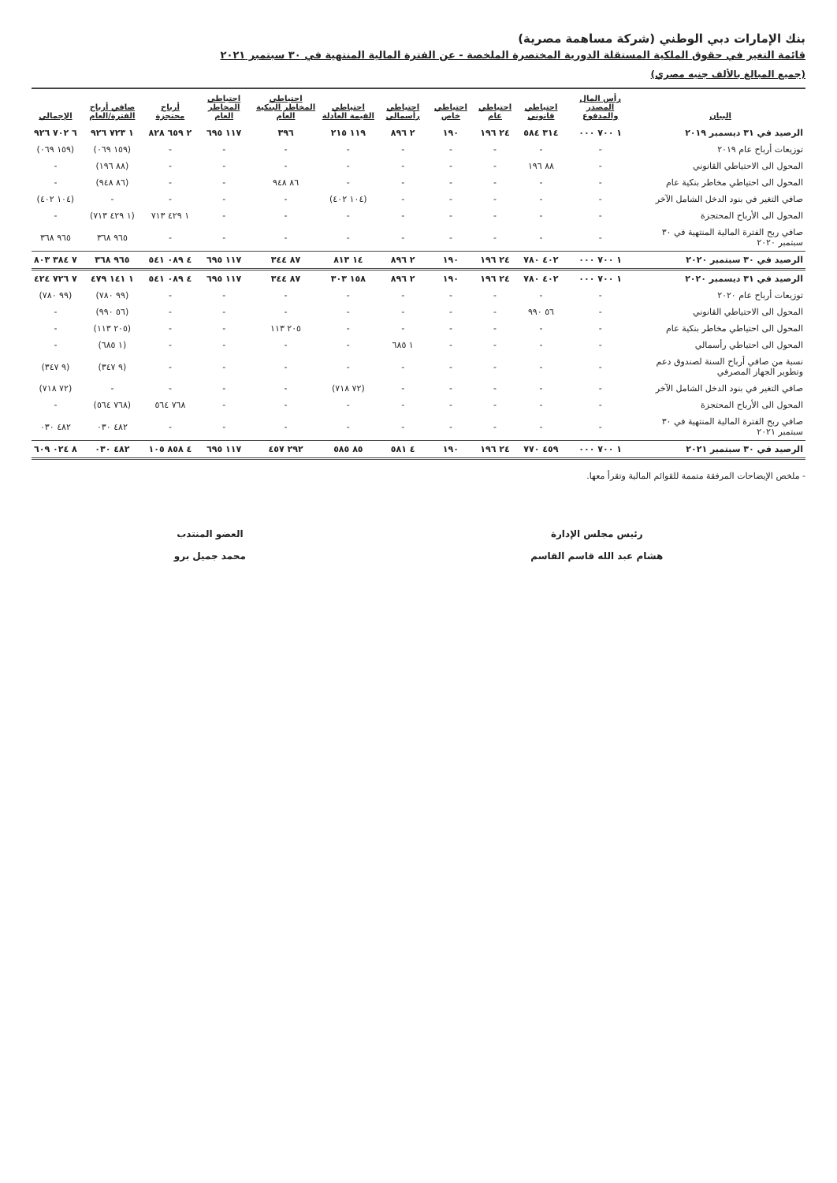بنك الإمارات دبي الوطني (شركة مساهمة مصرية)
قائمة التغير في حقوق الملكية المستقلة الدورية المختصرة الملخصة - عن الفترة المالية المنتهية في ٣٠ سبتمبر ٢٠٢١
(جميع المبالغ بالألف جنيه مصري)
| البيان | رأس المال المصدر والمدفوع | احتياطي قانوني | احتياطي عام | احتياطي خاص | احتياطي رأسمالي | احتياطي القيمة العادلة | احتياطي المخاطر البنكية العام | احتياطي المخاطر العام | أرباح محتجزة | صافي أرباح الفترة/العام | الإجمالي |
| --- | --- | --- | --- | --- | --- | --- | --- | --- | --- | --- | --- |
| الرصيد في ٣١ ديسمبر ٢٠١٩ | ١ ٧٠٠ ٠٠٠ | ٣١٤ ٥٨٤ | ٢٤ ١٩٦ | ١٩٠ | ٢ ٨٩٦ | ١١٩ ٢١٥ | ٣٩٦ | ١١٧ ٦٩٥ | ٢ ٦٥٩ ٨٢٨ | ١ ٧٢٣ ٩٢٦ | ٦ ٧٠٢ ٩٢٦ |
| توزيعات أرباح عام ٢٠١٩ | - | - | - | - | - | - | - | - | - | (١٥٩ ٠٦٩) | (١٥٩ ٠٦٩) |
| المحول الى الاحتياطي القانوني | - | ٨٨ ١٩٦ | - | - | - | - | - | - | - | (٨٨ ١٩٦) | - |
| المحول الى احتياطي مخاطر بنكية عام | - | - | - | - | - | - | ٨٦ ٩٤٨ | - | - | (٨٦ ٩٤٨) | - |
| صافي التغير في بنود الدخل الشامل الآخر | - | - | - | - | - | (١٠٤ ٤٠٢) | - | - | - | - | (١٠٤ ٤٠٢) |
| المحول الى الأرباح المحتجزة | - | - | - | - | - | - | - | - | ١ ٤٢٩ ٧١٣ | (١ ٤٢٩ ٧١٣) | - |
| صافي ربح الفترة المالية المنتهية في ٣٠ سبتمبر ٢٠٢٠ | - | - | - | - | - | - | - | - | - | ٩٦٥ ٣٦٨ | ٩٦٥ ٣٦٨ |
| الرصيد في ٣٠ سبتمبر ٢٠٢٠ | ١ ٧٠٠ ٠٠٠ | ٤٠٢ ٧٨٠ | ٢٤ ١٩٦ | ١٩٠ | ٢ ٨٩٦ | ١٤ ٨١٣ | ٨٧ ٣٤٤ | ١١٧ ٦٩٥ | ٤ ٠٨٩ ٥٤١ | ٩٦٥ ٣٦٨ | ٧ ٣٨٤ ٨٠٣ |
| الرصيد في ٣١ ديسمبر ٢٠٢٠ | ١ ٧٠٠ ٠٠٠ | ٤٠٢ ٧٨٠ | ٢٤ ١٩٦ | ١٩٠ | ٢ ٨٩٦ | ١٥٨ ٣٠٣ | ٨٧ ٣٤٤ | ١١٧ ٦٩٥ | ٤ ٠٨٩ ٥٤١ | ١ ١٤١ ٤٧٩ | ٧ ٧٢٦ ٤٢٤ |
| توزيعات أرباح عام ٢٠٢٠ | - | - | - | - | - | - | - | - | - | (٩٩ ٧٨٠) | (٩٩ ٧٨٠) |
| المحول الى الاحتياطي القانوني | - | ٥٦ ٩٩٠ | - | - | - | - | - | - | - | (٥٦ ٩٩٠) | - |
| المحول الى احتياطي مخاطر بنكية عام | - | - | - | - | - | - | ٢٠٥ ١١٣ | - | - | (٢٠٥ ١١٣) | - |
| المحول الى احتياطي رأسمالي | - | - | - | - | ١ ٦٨٥ | - | - | - | - | (١ ٦٨٥) | - |
| نسبة من صافي أرباح السنة لصندوق دعم وتطوير الجهاز المصرفي | - | - | - | - | - | - | - | - | - | (٩ ٣٤٧) | (٩ ٣٤٧) |
| صافي التغير في بنود الدخل الشامل الآخر | - | - | - | - | - | (٧٢ ٧١٨) | - | - | - | - | (٧٢ ٧١٨) |
| المحول الى الأرباح المحتجزة | - | - | - | - | - | - | - | - | ٧٦٨ ٥٦٤ | (٧٦٨ ٥٦٤) | - |
| صافي ربح الفترة المالية المنتهية في ٣٠ سبتمبر ٢٠٢١ | - | - | - | - | - | - | - | - | - | ٤٨٢ ٠٣٠ | ٤٨٢ ٠٣٠ |
| الرصيد في ٣٠ سبتمبر ٢٠٢١ | ١ ٧٠٠ ٠٠٠ | ٤٥٩ ٧٧٠ | ٢٤ ١٩٦ | ١٩٠ | ٤ ٥٨١ | ٨٥ ٥٨٥ | ٢٩٢ ٤٥٧ | ١١٧ ٦٩٥ | ٤ ٨٥٨ ١٠٥ | ٤٨٢ ٠٣٠ | ٨ ٠٢٤ ٦٠٩ |
- ملخص الإيضاحات المرفقة متممة للقوائم المالية وتقرأ معها.
رئيس مجلس الإدارة
هشام عبد الله قاسم القاسم
العضو المنتدب
محمد جميل برو